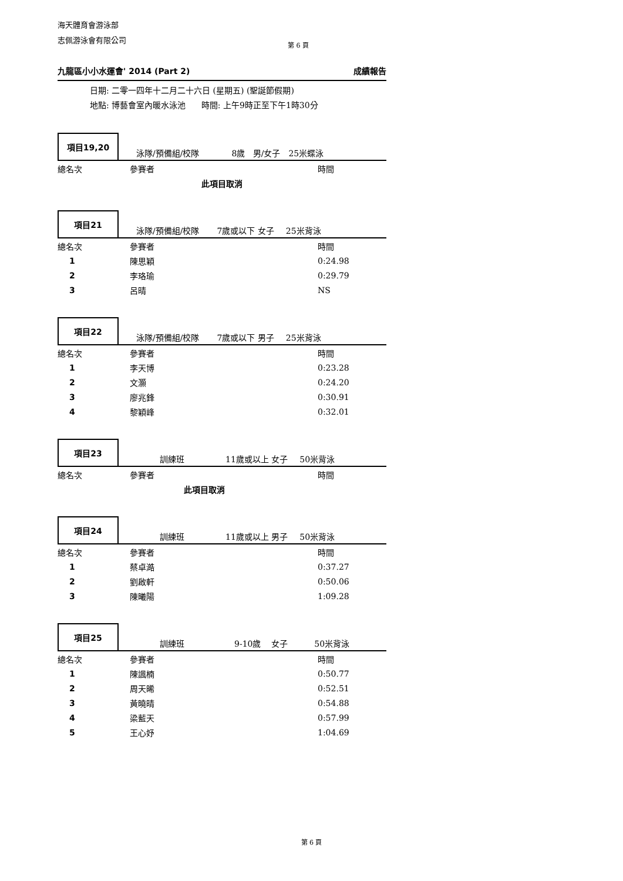海天體育會游泳部
志佩游泳會有限公司
第 6 頁
九龍區小小水運會' 2014 (Part 2) 成績報告
日期: 二零一四年十二月二十六日 (星期五) (聖誕節假期)
地點: 博藝會室內暖水泳池 時間: 上午9時正至下午1時30分
項目19,20
泳隊/預備組/校隊 8歲 男/女子 25米蝶泳
| 總名次 | 參賽者 | 時間 |
| --- | --- | --- |
| 此項目取消 | | |
項目21
泳隊/預備組/校隊 7歲或以下 女子 25米背泳
| 總名次 | 參賽者 | 時間 |
| --- | --- | --- |
| 1 | 陳思穎 | 0:24.98 |
| 2 | 李珞瑜 | 0:29.79 |
| 3 | 呂晴 | NS |
項目22
泳隊/預備組/校隊 7歲或以下 男子 25米背泳
| 總名次 | 參賽者 | 時間 |
| --- | --- | --- |
| 1 | 李天博 | 0:23.28 |
| 2 | 文灝 | 0:24.20 |
| 3 | 廖兆鋒 | 0:30.91 |
| 4 | 黎穎峰 | 0:32.01 |
項目23
訓練班 11歲或以上 女子 50米背泳
| 總名次 | 參賽者 | 時間 |
| --- | --- | --- |
| 此項目取消 | | |
項目24
訓練班 11歲或以上 男子 50米背泳
| 總名次 | 參賽者 | 時間 |
| --- | --- | --- |
| 1 | 蔡卓澔 | 0:37.27 |
| 2 | 劉啟軒 | 0:50.06 |
| 3 | 陳曦陽 | 1:09.28 |
項目25
訓練班 9-10歲 女子 50米背泳
| 總名次 | 參賽者 | 時間 |
| --- | --- | --- |
| 1 | 陳諷楠 | 0:50.77 |
| 2 | 周天晞 | 0:52.51 |
| 3 | 黃曉晴 | 0:54.88 |
| 4 | 梁藍天 | 0:57.99 |
| 5 | 王心妤 | 1:04.69 |
第 6 頁